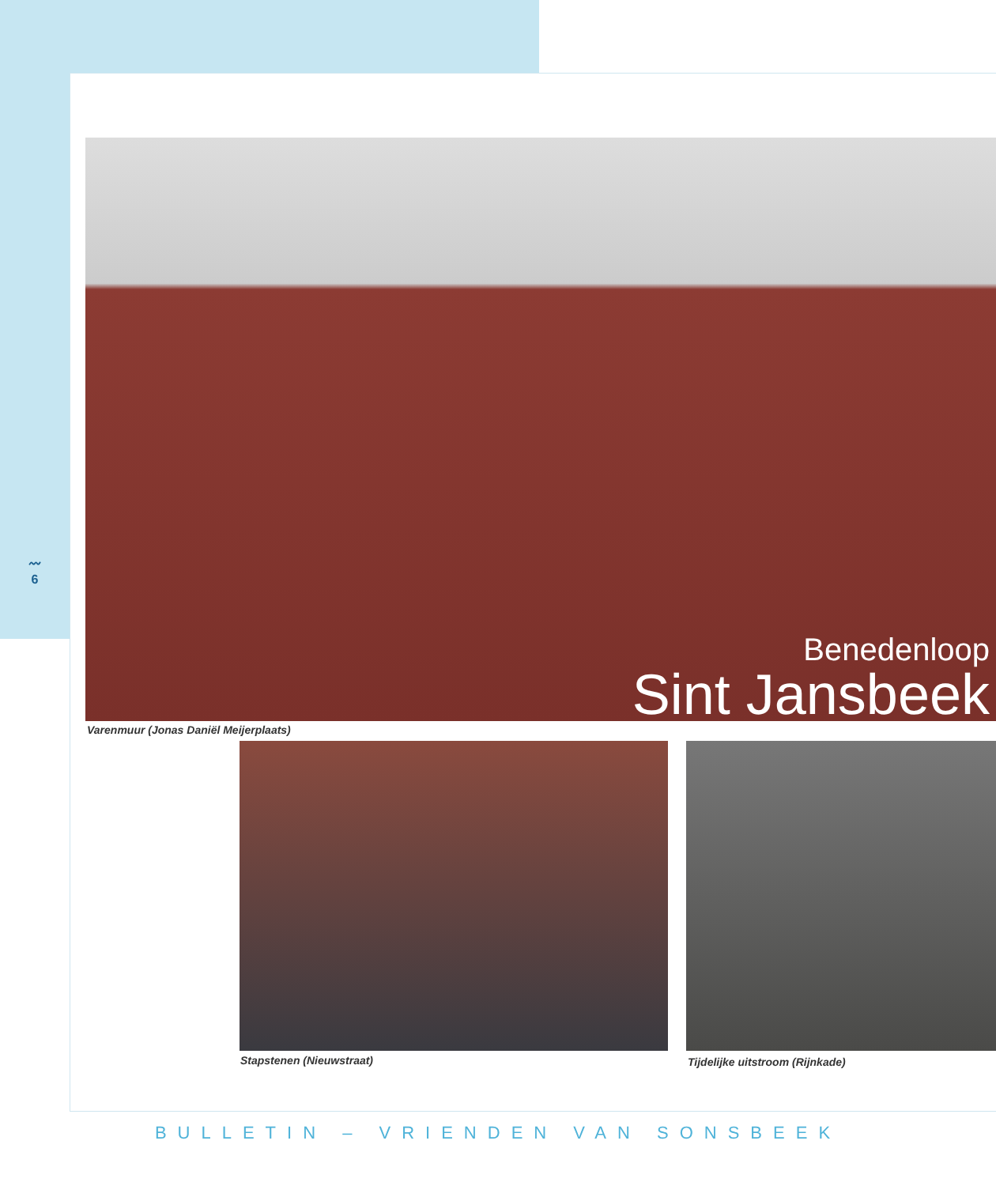〰
6
Benedenloop
Sint Jansbeek
Varenmuur (Jonas Daniël Meijerplaats)
Stapstenen (Nieuwstraat)
Tijdelijke uitstroom (Rijnkade)
BULLETIN – VRIENDEN VAN SONSBEEK